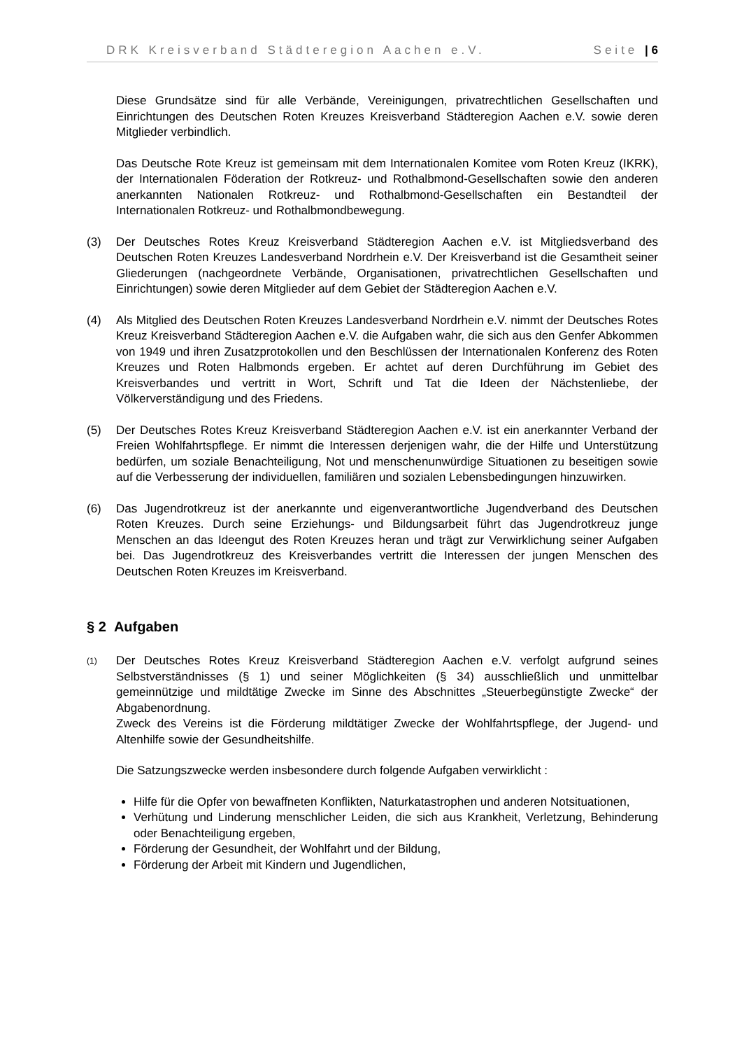DRK Kreisverband Städteregion Aachen e.V. Seite | 6
Diese Grundsätze sind für alle Verbände, Vereinigungen, privatrechtlichen Gesellschaften und Einrichtungen des Deutschen Roten Kreuzes Kreisverband Städteregion Aachen e.V. sowie deren Mitglieder verbindlich.
Das Deutsche Rote Kreuz ist gemeinsam mit dem Internationalen Komitee vom Roten Kreuz (IKRK), der Internationalen Föderation der Rotkreuz- und Rothalbmond-Gesellschaften sowie den anderen anerkannten Nationalen Rotkreuz- und Rothalbmond-Gesellschaften ein Bestandteil der Internationalen Rotkreuz- und Rothalbmondbewegung.
(3) Der Deutsches Rotes Kreuz Kreisverband Städteregion Aachen e.V. ist Mitgliedsverband des Deutschen Roten Kreuzes Landesverband Nordrhein e.V. Der Kreisverband ist die Gesamtheit seiner Gliederungen (nachgeordnete Verbände, Organisationen, privatrechtlichen Gesellschaften und Einrichtungen) sowie deren Mitglieder auf dem Gebiet der Städteregion Aachen e.V.
(4) Als Mitglied des Deutschen Roten Kreuzes Landesverband Nordrhein e.V. nimmt der Deutsches Rotes Kreuz Kreisverband Städteregion Aachen e.V. die Aufgaben wahr, die sich aus den Genfer Abkommen von 1949 und ihren Zusatzprotokollen und den Beschlüssen der Internationalen Konferenz des Roten Kreuzes und Roten Halbmonds ergeben. Er achtet auf deren Durchführung im Gebiet des Kreisverbandes und vertritt in Wort, Schrift und Tat die Ideen der Nächstenliebe, der Völkerverständigung und des Friedens.
(5) Der Deutsches Rotes Kreuz Kreisverband Städteregion Aachen e.V. ist ein anerkannter Verband der Freien Wohlfahrtspflege. Er nimmt die Interessen derjenigen wahr, die der Hilfe und Unterstützung bedürfen, um soziale Benachteiligung, Not und menschenunwürdige Situationen zu beseitigen sowie auf die Verbesserung der individuellen, familiären und sozialen Lebensbedingungen hinzuwirken.
(6) Das Jugendrotkreuz ist der anerkannte und eigenverantwortliche Jugendverband des Deutschen Roten Kreuzes. Durch seine Erziehungs- und Bildungsarbeit führt das Jugendrotkreuz junge Menschen an das Ideengut des Roten Kreuzes heran und trägt zur Verwirklichung seiner Aufgaben bei. Das Jugendrotkreuz des Kreisverbandes vertritt die Interessen der jungen Menschen des Deutschen Roten Kreuzes im Kreisverband.
§ 2 Aufgaben
(1)
Der Deutsches Rotes Kreuz Kreisverband Städteregion Aachen e.V. verfolgt aufgrund seines Selbstverständnisses (§ 1) und seiner Möglichkeiten (§ 34) ausschließlich und unmittelbar gemeinnützige und mildtätige Zwecke im Sinne des Abschnittes „Steuerbegünstigte Zwecke“ der Abgabenordnung.
Zweck des Vereins ist die Förderung mildtätiger Zwecke der Wohlfahrtspflege, der Jugend- und Altenhilfe sowie der Gesundheitshilfe.
Die Satzungszwecke werden insbesondere durch folgende Aufgaben verwirklicht :
Hilfe für die Opfer von bewaffneten Konflikten, Naturkatastrophen und anderen Notsituationen,
Verhütung und Linderung menschlicher Leiden, die sich aus Krankheit, Verletzung, Behinderung oder Benachteiligung ergeben,
Förderung der Gesundheit, der Wohlfahrt und der Bildung,
Förderung der Arbeit mit Kindern und Jugendlichen,